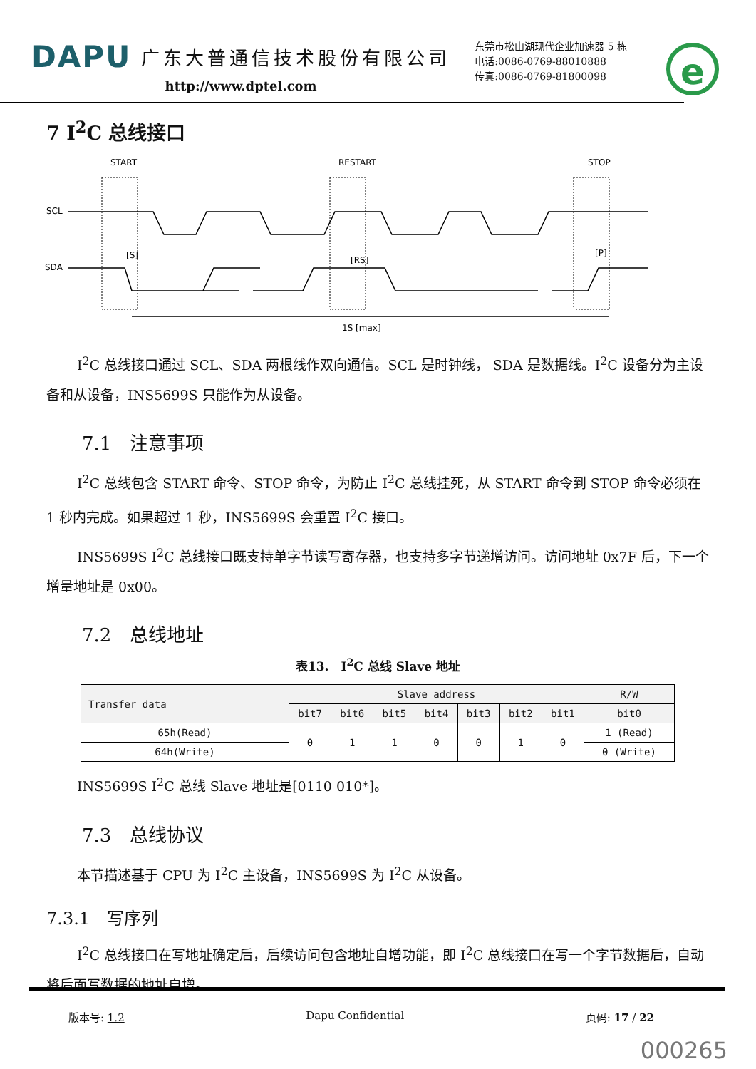DAPU 广东大普通信技术股份有限公司
http://www.dptel.com
东莞市松山湖现代企业加速器 5 栋
电话:0086-0769-88010888
传真:0086-0769-81800098
e
7 I<sup>2</sup>C 总线接口
START
RESTART
STOP
SCL
SDA
[S]
[RS]
[P]
1S [max]
I<sup>2</sup>C 总线接口通过 SCL、SDA 两根线作双向通信。SCL 是时钟线， SDA 是数据线。I<sup>2</sup>C 设备分为主设备和从设备，INS5699S 只能作为从设备。
7.1　注意事项
I<sup>2</sup>C 总线包含 START 命令、STOP 命令，为防止 I<sup>2</sup>C 总线挂死，从 START 命令到 STOP 命令必须在 1 秒内完成。如果超过 1 秒，INS5699S 会重置 I<sup>2</sup>C 接口。
INS5699S I<sup>2</sup>C 总线接口既支持单字节读写寄存器，也支持多字节递增访问。访问地址 0x7F 后，下一个增量地址是 0x00。
7.2　总线地址
表13.　I<sup>2</sup>C 总线 Slave 地址
| Transfer data | Slave address | | | | | | | R/W |
| --- | --- | --- | --- | --- | --- | --- | --- | --- |
| | bit7 | bit6 | bit5 | bit4 | bit3 | bit2 | bit1 | bit0 |
| 65h(Read) | 0 | 1 | 1 | 0 | 0 | 1 | 0 | 1 (Read) |
| 64h(Write) | | | | | | | | 0 (Write) |
INS5699S I<sup>2</sup>C 总线 Slave 地址是[0110 010*]。
7.3　总线协议
本节描述基于 CPU 为 I<sup>2</sup>C 主设备，INS5699S 为 I<sup>2</sup>C 从设备。
7.3.1　写序列
I<sup>2</sup>C 总线接口在写地址确定后，后续访问包含地址自增功能，即 I<sup>2</sup>C 总线接口在写一个字节数据后，自动将后面写数据的地址自增。
版本号: 1.2 Dapu Confidential 页码: 17 / 22
000265